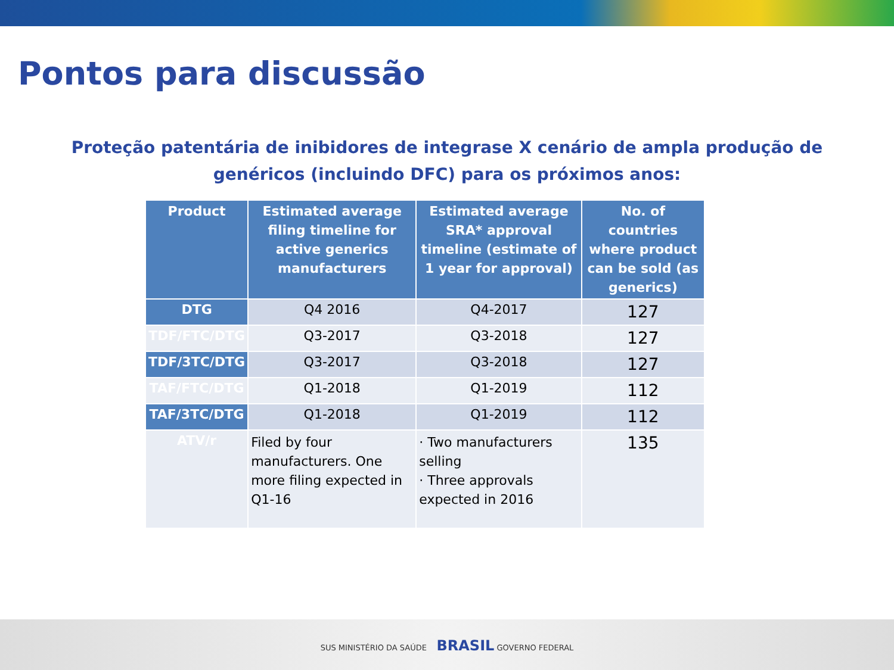Pontos para discussão
Proteção patentária de inibidores de integrase X cenário de ampla produção de
genéricos (incluindo DFC) para os próximos anos:
| Product | Estimated average filing timeline for active generics manufacturers | Estimated average SRA* approval timeline (estimate of 1 year for approval) | No. of countries where product can be sold (as generics) |
| --- | --- | --- | --- |
| DTG | Q4 2016 | Q4-2017 | 127 |
| TDF/FTC/DTG | Q3-2017 | Q3-2018 | 127 |
| TDF/3TC/DTG | Q3-2017 | Q3-2018 | 127 |
| TAF/FTC/DTG | Q1-2018 | Q1-2019 | 112 |
| TAF/3TC/DTG | Q1-2018 | Q1-2019 | 112 |
| ATV/r | Filed by four manufacturers. One more filing expected in Q1-16 | · Two manufacturers selling · Three approvals expected in 2016 | 135 |
SUS MINISTÉRIO DA SAÚDE BRASIL GOVERNO FEDERAL